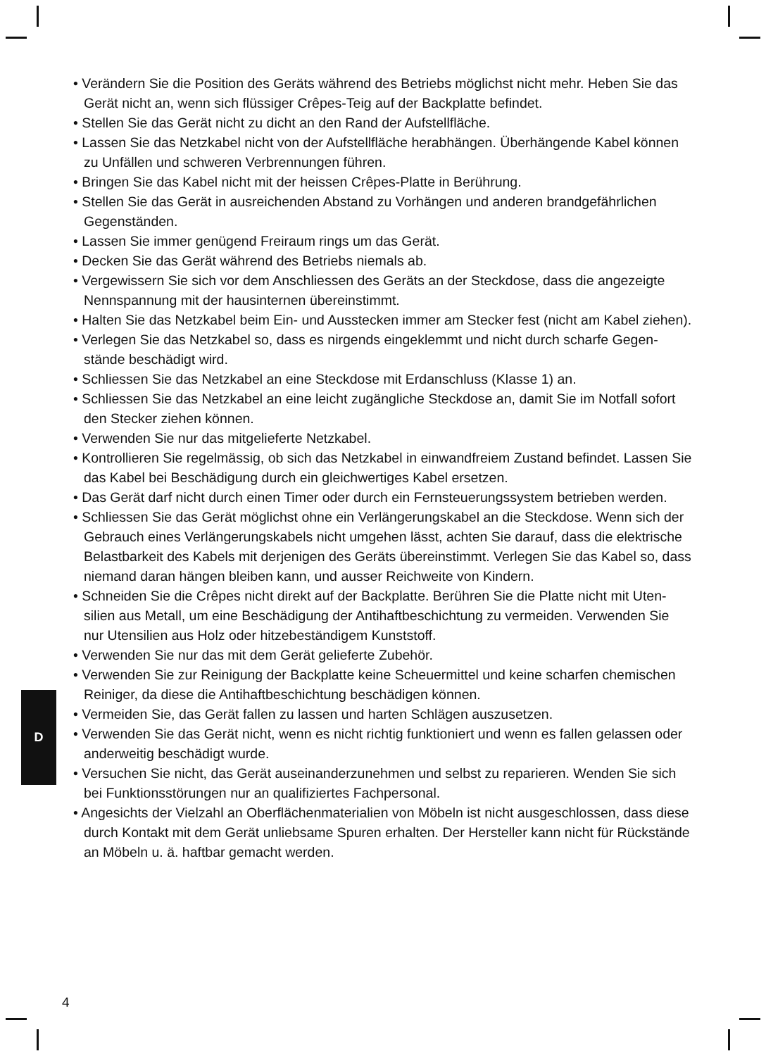• Verändern Sie die Position des Geräts während des Betriebs möglichst nicht mehr. Heben Sie das Gerät nicht an, wenn sich flüssiger Crêpes-Teig auf der Backplatte befindet.
• Stellen Sie das Gerät nicht zu dicht an den Rand der Aufstellfläche.
• Lassen Sie das Netzkabel nicht von der Aufstellfläche herabhängen. Überhängende Kabel können zu Unfällen und schweren Verbrennungen führen.
• Bringen Sie das Kabel nicht mit der heissen Crêpes-Platte in Berührung.
• Stellen Sie das Gerät in ausreichenden Abstand zu Vorhängen und anderen brandgefährlichen Gegenständen.
• Lassen Sie immer genügend Freiraum rings um das Gerät.
• Decken Sie das Gerät während des Betriebs niemals ab.
• Vergewissern Sie sich vor dem Anschliessen des Geräts an der Steckdose, dass die angezeigte Nennspannung mit der hausinternen übereinstimmt.
• Halten Sie das Netzkabel beim Ein- und Ausstecken immer am Stecker fest (nicht am Kabel ziehen).
• Verlegen Sie das Netzkabel so, dass es nirgends eingeklemmt und nicht durch scharfe Gegen-stände beschädigt wird.
• Schliessen Sie das Netzkabel an eine Steckdose mit Erdanschluss (Klasse 1) an.
• Schliessen Sie das Netzkabel an eine leicht zugängliche Steckdose an, damit Sie im Notfall sofort den Stecker ziehen können.
• Verwenden Sie nur das mitgelieferte Netzkabel.
• Kontrollieren Sie regelmässig, ob sich das Netzkabel in einwandfreiem Zustand befindet. Lassen Sie das Kabel bei Beschädigung durch ein gleichwertiges Kabel ersetzen.
• Das Gerät darf nicht durch einen Timer oder durch ein Fernsteuerungssystem betrieben werden.
• Schliessen Sie das Gerät möglichst ohne ein Verlängerungskabel an die Steckdose. Wenn sich der Gebrauch eines Verlängerungskabels nicht umgehen lässt, achten Sie darauf, dass die elektrische Belastbarkeit des Kabels mit derjenigen des Geräts übereinstimmt. Verlegen Sie das Kabel so, dass niemand daran hängen bleiben kann, und ausser Reichweite von Kindern.
• Schneiden Sie die Crêpes nicht direkt auf der Backplatte. Berühren Sie die Platte nicht mit Uten-silien aus Metall, um eine Beschädigung der Antihaftbeschichtung zu vermeiden. Verwenden Sie nur Utensilien aus Holz oder hitzebeständigem Kunststoff.
• Verwenden Sie nur das mit dem Gerät gelieferte Zubehör.
• Verwenden Sie zur Reinigung der Backplatte keine Scheuermittel und keine scharfen chemischen Reiniger, da diese die Antihaftbeschichtung beschädigen können.
• Vermeiden Sie, das Gerät fallen zu lassen und harten Schlägen auszusetzen.
• Verwenden Sie das Gerät nicht, wenn es nicht richtig funktioniert und wenn es fallen gelassen oder anderweitig beschädigt wurde.
• Versuchen Sie nicht, das Gerät auseinanderzunehmen und selbst zu reparieren. Wenden Sie sich bei Funktionsstörungen nur an qualifiziertes Fachpersonal.
• Angesichts der Vielzahl an Oberflächenmaterialien von Möbeln ist nicht ausgeschlossen, dass diese durch Kontakt mit dem Gerät unliebsame Spuren erhalten. Der Hersteller kann nicht für Rückstände an Möbeln u. ä. haftbar gemacht werden.
D
4